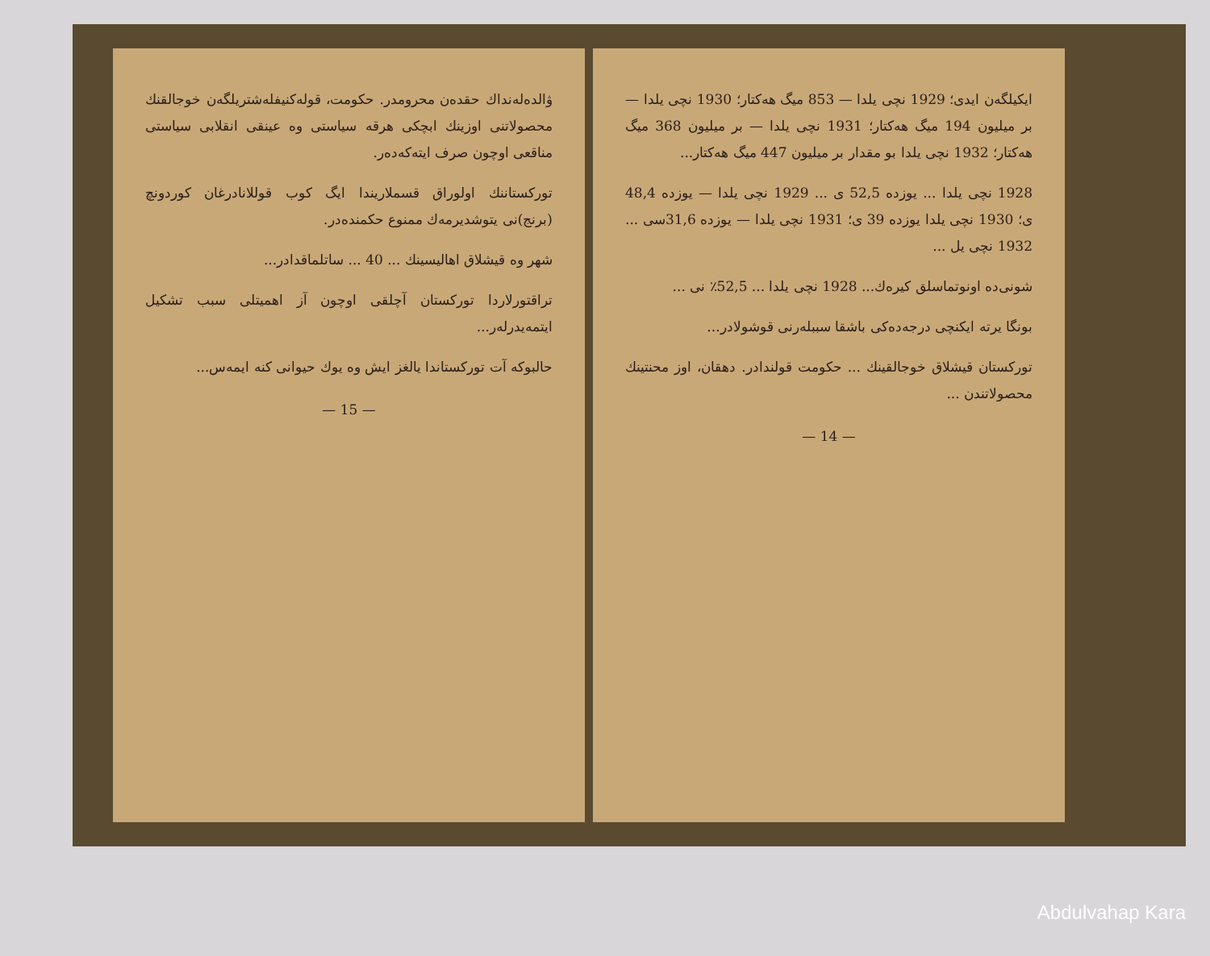ۋالدەلەنداك حقدەن محرومدر. حکومت، قولەکنیفلەشتریلگەن خوجالقنك محصولاتنی اوزینك ابچکی هرقە سیاستی وە عینقی انقلابی سیاستی مناقعی اوچون صرف ایتەکەدەر.
تورکستاننك اولوراق قسملاریندا ایگ کوب قوللانادرغان کوردونچ (برنج)نی یتوشدیرمەك ممنوع حکمندەدر.
شهر وە قیشلاق اهالیسینك ... 40 ... ساتلماقدادر...
تراقتورلاردا تورکستان آچلقی اوچون آز اهمیتلی سبب تشکیل ایتمەیدرلەر...
حالبوکە آت تورکستاندا یالغز ایش وە یوك حیوانی کنە ایمەس...
— 15 —
ایکیلگەن ایدی؛ 1929 نچی یلدا — 853 میگ هەکتار؛ 1930 نچی یلدا — بر میلیون 194 میگ هەکتار؛ 1931 نچی یلدا — بر میلیون 368 میگ هەکتار؛ 1932 نچی یلدا بو مقدار بر میلیون 447 میگ هەکتار...
1928 نچی یلدا ... یوزدە 52,5 ی ... 1929 نچی یلدا — یوزدە 48,4 ی؛ 1930 نچی یلدا یوزدە 39 ی؛ 1931 نچی یلدا — یوزدە 31,6سی ... 1932 نچی یل ...
شونی‌دە اونوتماسلق کیرەك... 1928 نچی یلدا ... 52,5٪ نی ...
بونگا یرتە ایکنچی درجەدەکی باشقا سببلەرنی قوشولادر...
تورکستان قیشلاق خوجالقینك ... حکومت قولندادر. دهقان، اوز محنتینك محصولاتندن ...
— 14 —
Abdulvahap Kara